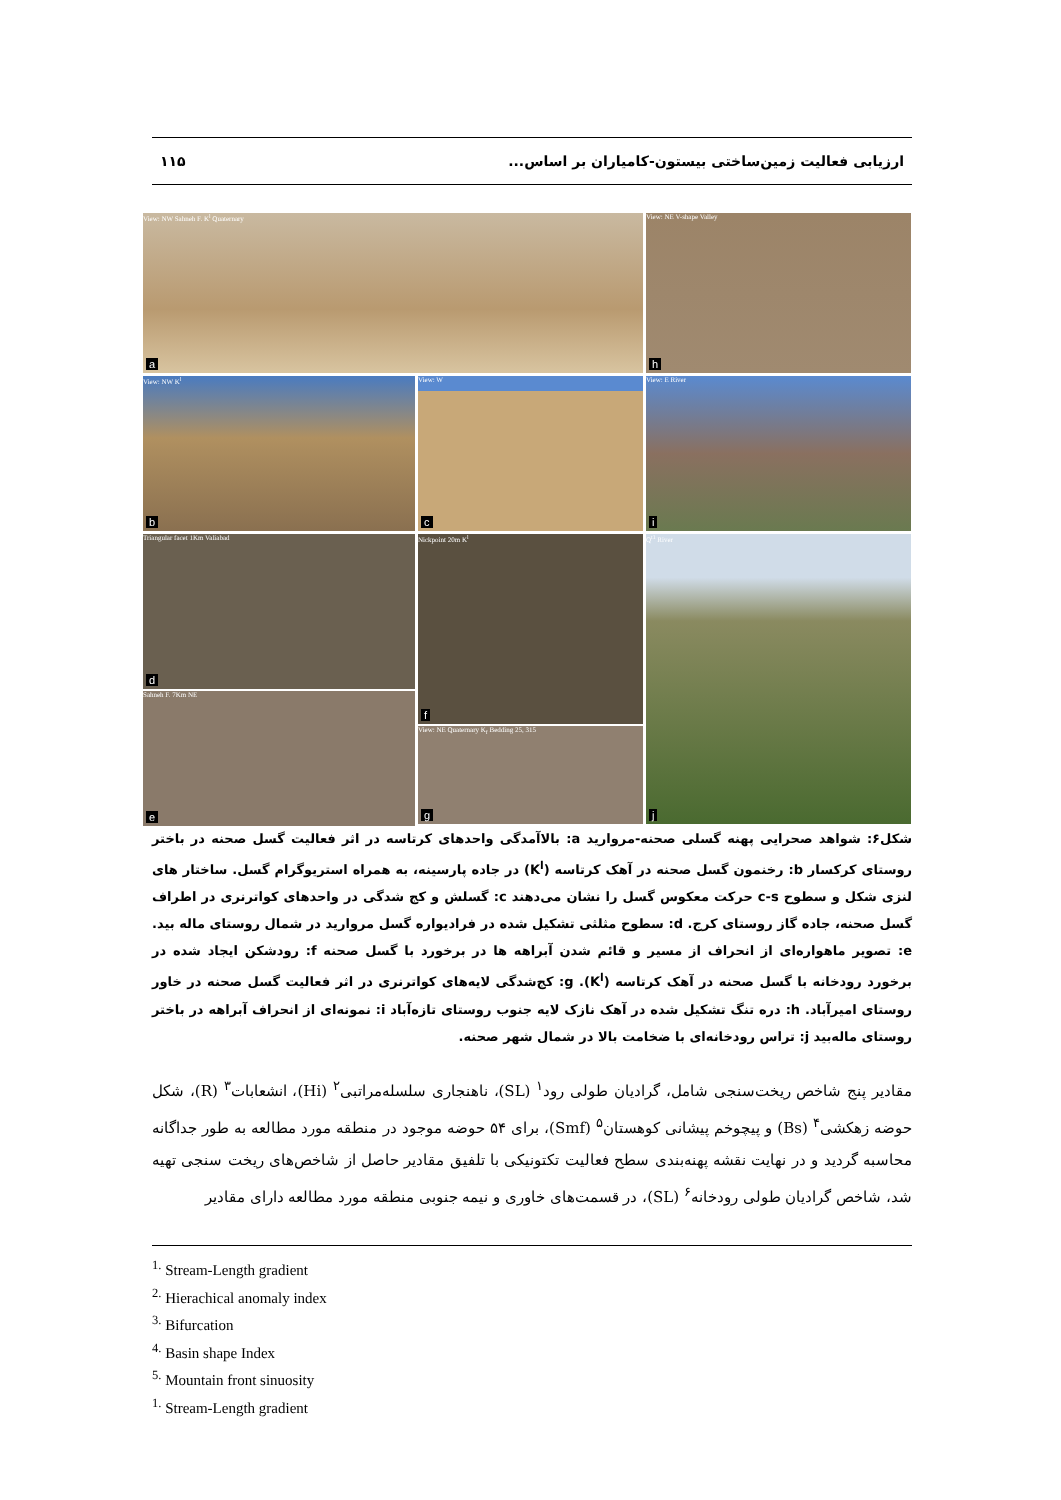ارزیابی فعالیت زمین‌ساختی بیستون-کامیاران بر اساس... ۱۱۵
View: NW Sahneh F. K<sup>l</sup> Quaternary
a
View: NE V-shape Valley
h
View: NW K<sup>l</sup>
b
View: W
c
View: E River
i
Triangular facet 1Km Valiabad
d
Sahneh F. 7Km NE
e
Nickpoint 20m K<sup>l</sup>
f
View: NE Quaternary K<sub>f</sub> Bedding 25, 315
g
Q<sup>t1</sup> River
j
شکل۶: شواهد صحرایی پهنه گسلی صحنه-مروارید a: بالاآمدگی واحدهای کرتاسه در اثر فعالیت گسل صحنه در باختر روستای کرکسار b: رخنمون گسل صحنه در آهک کرتاسه (K<sup>l</sup>) در جاده پارسینه، به همراه استریوگرام گسل. ساختار های لنزی شکل و سطوح c-s حرکت معکوس گسل را نشان می‌دهند c: گسلش و کج شدگی در واحدهای کواترنری در اطراف گسل صحنه، جاده گاز روستای کرج. d: سطوح مثلثی تشکیل شده در فرادیواره گسل مروارید در شمال روستای ماله بید. e: تصویر ماهواره‌ای از انحراف از مسیر و قائم شدن آبراهه ها در برخورد با گسل صحنه f: رودشکن ایجاد شده در برخورد رودخانه با گسل صحنه در آهک کرتاسه (K<sup>l</sup>). g: کج‌شدگی لایه‌های کواترنری در اثر فعالیت گسل صحنه در خاور روستای امیرآباد. h: دره تنگ تشکیل شده در آهک نازک لایه جنوب روستای تازه‌آباد i: نمونه‌ای از انحراف آبراهه در باختر روستای ماله‌بید j: تراس رودخانه‌ای با ضخامت بالا در شمال شهر صحنه.
مقادیر پنج شاخص ریخت‌سنجی شامل، گرادیان طولی رود<sup>۱</sup> (SL)، ناهنجاری سلسله‌مراتبی<sup>۲</sup> (Hi)، انشعابات<sup>۳</sup> (R)، شکل حوضه زهکشی<sup>۴</sup> (Bs) و پیچوخم پیشانی کوهستان<sup>۵</sup> (Smf)، برای ۵۴ حوضه موجود در منطقه مورد مطالعه به طور جداگانه محاسبه گردید و در نهایت نقشه پهنه‌بندی سطح فعالیت تکتونیکی با تلفیق مقادیر حاصل از شاخص‌های ریخت سنجی تهیه شد، شاخص گرادیان طولی رودخانه<sup>۶</sup> (SL)، در قسمت‌های خاوری و نیمه جنوبی منطقه مورد مطالعه دارای مقادیر
<sup>1.</sup> Stream-Length gradient
<sup>2.</sup> Hierachical anomaly index
<sup>3.</sup> Bifurcation
<sup>4.</sup> Basin shape Index
<sup>5.</sup> Mountain front sinuosity
<sup>1.</sup> Stream-Length gradient